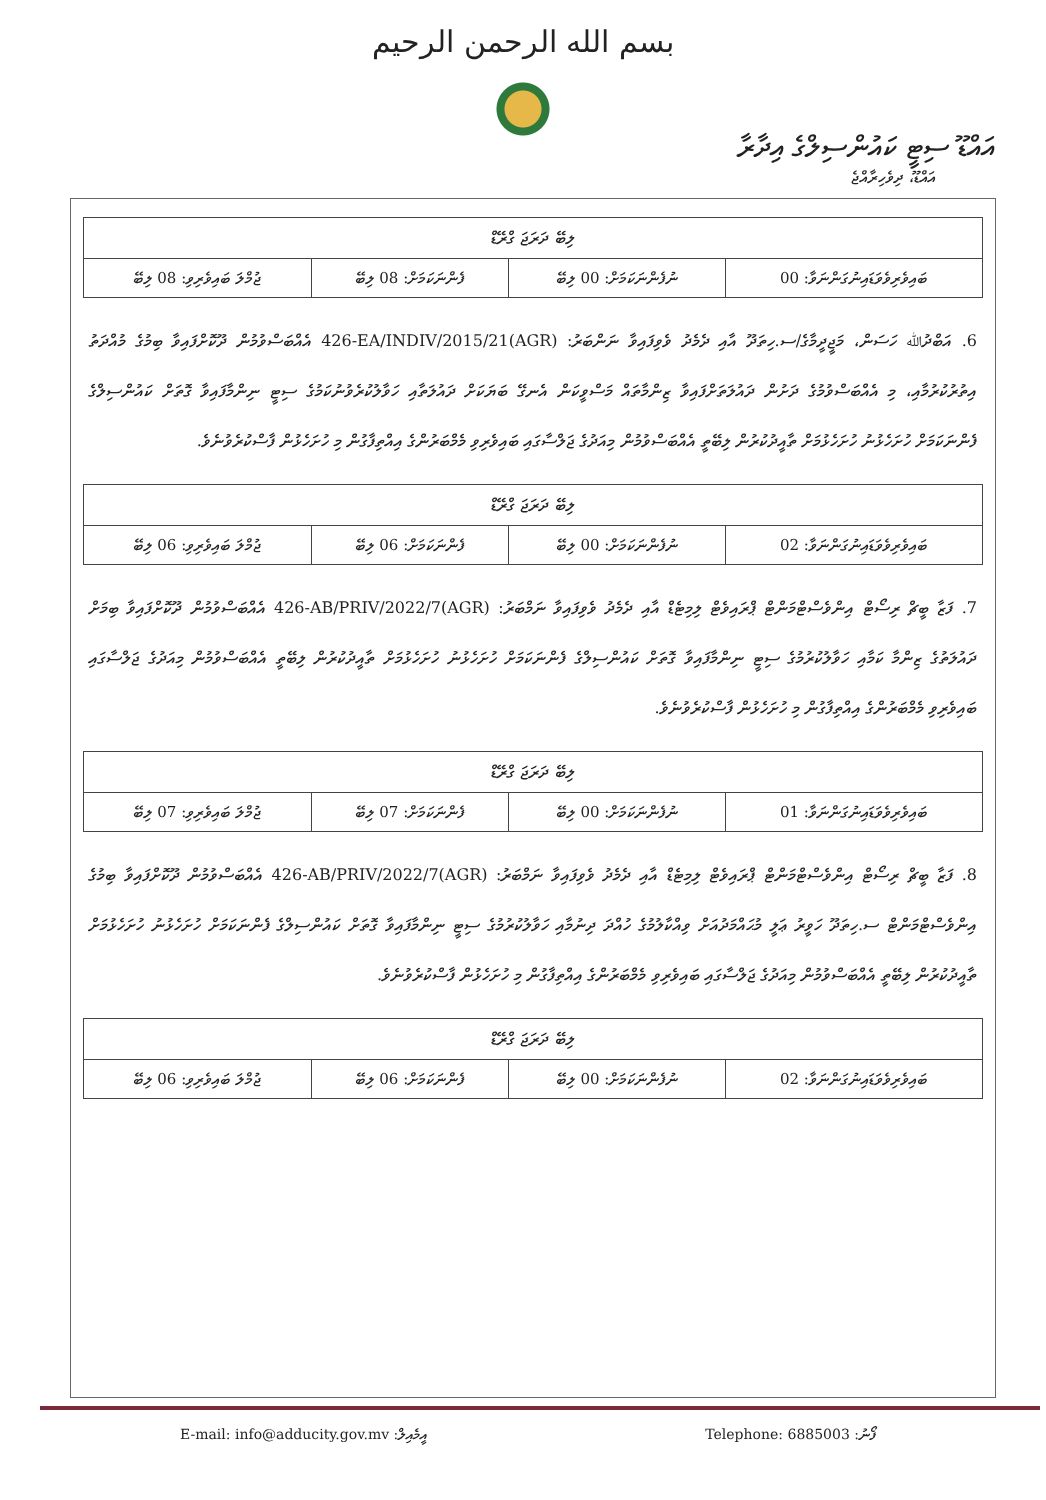بسم الله الرحمن الرحيم
އައްޑޫ ސިޓީ ކައުންސިލްގެ އިދާރާ
އައްޑޫ، ދިވެހިރާއްޖެ
| ލިބޭ ދަރަޖަ ގްރޭޑް | | | |
| --- | --- | --- | --- |
| ޖުމްލަ ބައިވެރިވި: 08 ލިބޭ | ފެންނަކަމަށް: 08 ލިބޭ | ނުފެންނަކަމަށް: 00 ލިބޭ | ބައިވެރިވެވަޑައިނުގަންނަވާ: 00 |
6. އަބްދުﷲ ހަސަން، މަޖީދީމާގެ/ސ.ހިތަދޫ އާއި ދެމެދު ވެވިފައިވާ ނަންބަރު: (AGR)426-EA/INDIV/2015/21 އެއްބަސްވުމުން ދޫކޮށްފައިވާ ބިމުގެ މުއްދަތު އިތުރުކުރުމާއި، މި އެއްބަސްވުމުގެ ދަށުން ދައުލަތަށްފައިވާ ޒިންމާތައް މަސްވީކަން އެނގޭ ބަޔަކަށް ދައުލަތާއި ހަވާލުކުރެވުނުކަމުގެ ސިޓީ ނިންމާފައިވާ ގޮތަށް ކައުންސިލްގެ ފެންނަކަމަށް ހުށަހެޅުނު ހުށަހެޅުމަށް ތާއީދުކުރުން ލިބޭތީ އެއްބަސްވުމުން މިއަދުގެ ޖަލްސާގައި ބައިވެރިވި މެމްބަރުންގެ އިއްތިފާގުން މި ހުށަހެޅުން ފާސްކުރެވުނެވެ.
| ލިބޭ ދަރަޖަ ގްރޭޑް | | | |
| --- | --- | --- | --- |
| ޖުމްލަ ބައިވެރިވި: 06 ލިބޭ | ފެންނަކަމަށް: 06 ލިބޭ | ނުފެންނަކަމަށް: 00 ލިބޭ | ބައިވެރިވެވަޑައިނުގަންނަވާ: 02 |
7. ފަޒާ ބީޗް ރިސޯޓް އިންވެސްޓްމަންޓް ޕްރައިވެޓް ލިމިޓެޑް އާއި ދެމެދު ވެވިފައިވާ ނަމްބަރު: (AGR)426-AB/PRIV/2022/7 އެއްބަސްވުމުން ދޫކޮށްފައިވާ ބިމަށް ދައުލަތުގެ ޒިންމާ ކަމާއި ހަވާލުކުރުމުގެ ސިޓީ ނިންމާފައިވާ ގޮތަށް ކައުންސިލްގެ ފެންނަކަމަށް ހުށަހެޅުނު ހުށަހެޅުމަށް ތާއީދުކުރުން ލިބޭތީ އެއްބަސްވުމުން މިއަދުގެ ޖަލްސާގައި ބައިވެރިވި މެމްބަރުންގެ އިއްތިފާގުން މި ހުށަހެޅުން ފާސްކުރެވުނެވެ.
| ލިބޭ ދަރަޖަ ގްރޭޑް | | | |
| --- | --- | --- | --- |
| ޖުމްލަ ބައިވެރިވި: 07 ލިބޭ | ފެންނަކަމަށް: 07 ލިބޭ | ނުފެންނަކަމަށް: 00 ލިބޭ | ބައިވެރިވެވަޑައިނުގަންނަވާ: 01 |
8. ފަޒާ ބީޗް ރިސޯޓް އިންވެސްޓްމަންޓް ޕްރައިވެޓް ލިމިޓެޑް އާއި ދެމެދު ވެވިފައިވާ ނަމްބަރު: (AGR)426-AB/PRIV/2022/7 އެއްބަސްވުމުން ދޫކޮށްފައިވާ ބިމުގެ އިންވެސްޓްމަންޓް ސ.ހިތަދޫ ހަވީރު ޢަލީ މުޙައްމަދުއަށް ވިއްކާލުމުގެ ހުއްދަ ދިނުމާއި ހަވާލުކުރުމުގެ ސިޓީ ނިންމާފައިވާ ގޮތަށް ކައުންސިލްގެ ފެންނަކަމަށް ހުށަހެޅުނު ހުށަހެޅުމަށް ތާއީދުކުރުން ލިބޭތީ އެއްބަސްވުމުން މިއަދުގެ ޖަލްސާގައި ބައިވެރިވި މެމްބަރުންގެ އިއްތިފާގުން މި ހުށަހެޅުން ފާސްކުރެވުނެވެ.
| ލިބޭ ދަރަޖަ ގްރޭޑް | | | |
| --- | --- | --- | --- |
| ޖުމްލަ ބައިވެރިވި: 06 ލިބޭ | ފެންނަކަމަށް: 06 ލިބޭ | ނުފެންނަކަމަށް: 00 ލިބޭ | ބައިވެރިވެވަޑައިނުގަންނަވާ: 02 |
E-mail: info@adducity.gov.mv :އީމެއިލް Telephone: 6885003 :ފޯނު